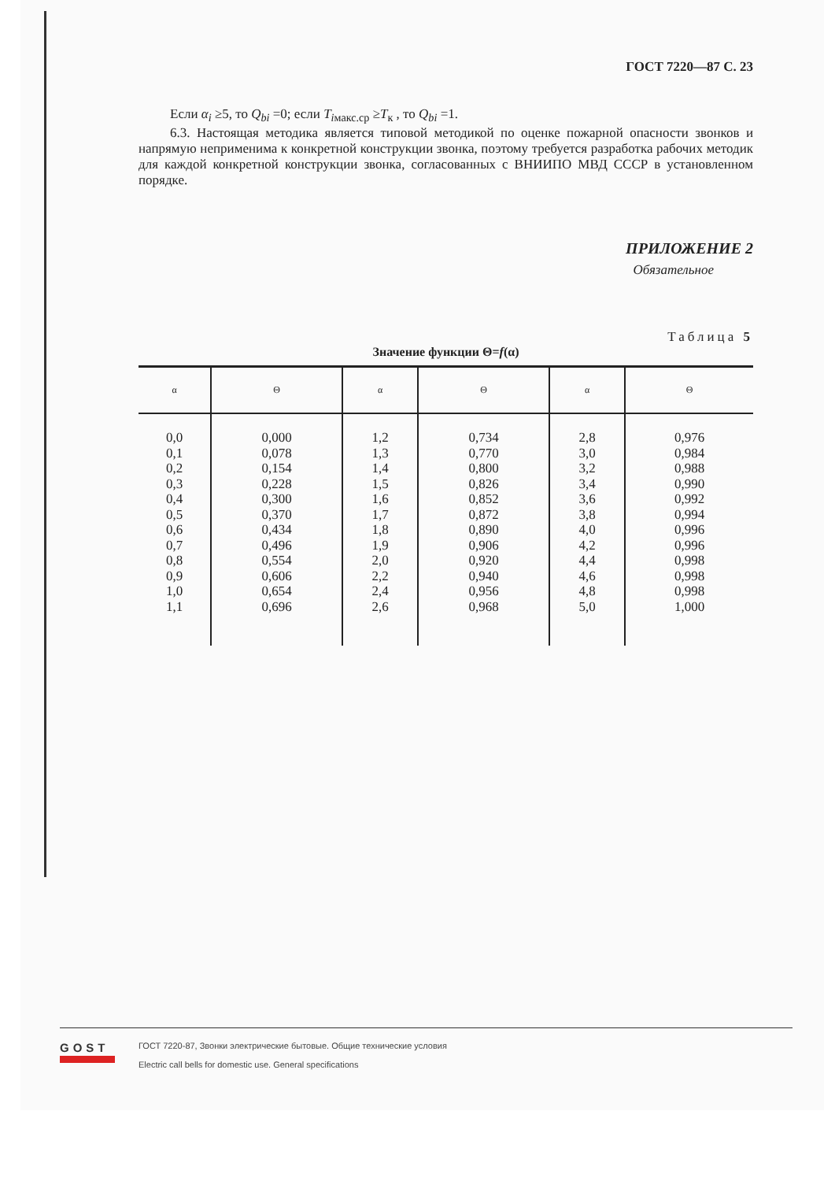ГОСТ 7220—87 С. 23
Если α<sub>i</sub> ≥5, то Q<sub>bi</sub> =0; если T<sub>iмакс.ср</sub> ≥T<sub>к</sub> , то Q<sub>bi</sub> =1.
6.3. Настоящая методика является типовой методикой по оценке пожарной опасности звонков и напрямую неприменима к конкретной конструкции звонка, поэтому требуется разработка рабочих методик для каждой конкретной конструкции звонка, согласованных с ВНИИПО МВД СССР в установленном порядке.
ПРИЛОЖЕНИЕ 2
Обязательное
Таблица 5
Значение функции Θ=f(α)
| α | Θ | α | Θ | α | Θ |
| --- | --- | --- | --- | --- | --- |
| 0,0 0,1 0,2 0,3 0,4 0,5 0,6 0,7 0,8 0,9 1,0 1,1 | 0,000 0,078 0,154 0,228 0,300 0,370 0,434 0,496 0,554 0,606 0,654 0,696 | 1,2 1,3 1,4 1,5 1,6 1,7 1,8 1,9 2,0 2,2 2,4 2,6 | 0,734 0,770 0,800 0,826 0,852 0,872 0,890 0,906 0,920 0,940 0,956 0,968 | 2,8 3,0 3,2 3,4 3,6 3,8 4,0 4,2 4,4 4,6 4,8 5,0 | 0,976 0,984 0,988 0,990 0,992 0,994 0,996 0,996 0,998 0,998 0,998 1,000 |
GOST
ГОСТ 7220-87, Звонки электрические бытовые. Общие технические условия
Electric call bells for domestic use. General specifications